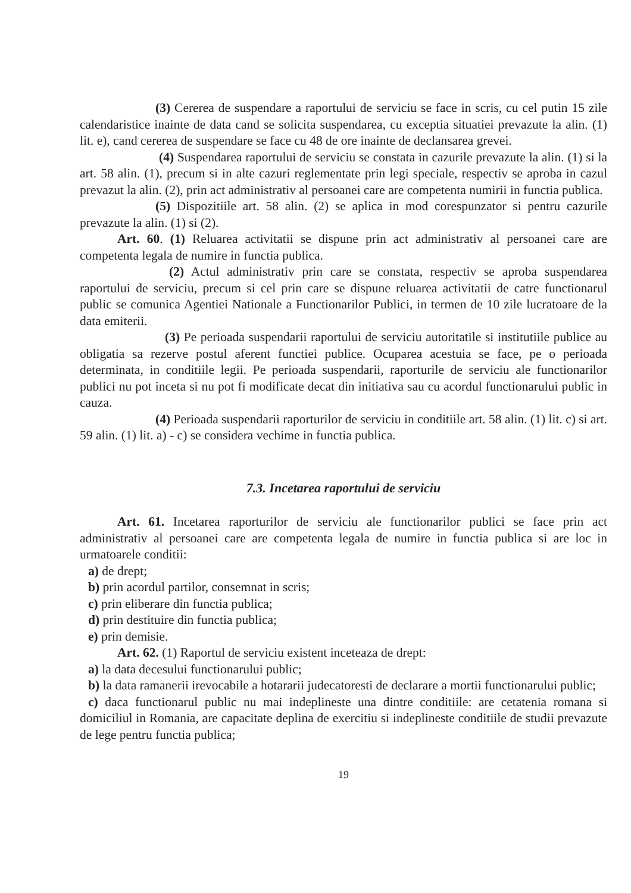(3) Cererea de suspendare a raportului de serviciu se face in scris, cu cel putin 15 zile calendaristice inainte de data cand se solicita suspendarea, cu exceptia situatiei prevazute la alin. (1) lit. e), cand cererea de suspendare se face cu 48 de ore inainte de declansarea grevei.
(4) Suspendarea raportului de serviciu se constata in cazurile prevazute la alin. (1) si la art. 58 alin. (1), precum si in alte cazuri reglementate prin legi speciale, respectiv se aproba in cazul prevazut la alin. (2), prin act administrativ al persoanei care are competenta numirii in functia publica.
(5) Dispozitiile art. 58 alin. (2) se aplica in mod corespunzator si pentru cazurile prevazute la alin. (1) si (2).
Art. 60. (1) Reluarea activitatii se dispune prin act administrativ al persoanei care are competenta legala de numire in functia publica.
(2) Actul administrativ prin care se constata, respectiv se aproba suspendarea raportului de serviciu, precum si cel prin care se dispune reluarea activitatii de catre functionarul public se comunica Agentiei Nationale a Functionarilor Publici, in termen de 10 zile lucratoare de la data emiterii.
(3) Pe perioada suspendarii raportului de serviciu autoritatile si institutiile publice au obligatia sa rezerve postul aferent functiei publice. Ocuparea acestuia se face, pe o perioada determinata, in conditiile legii. Pe perioada suspendarii, raporturile de serviciu ale functionarilor publici nu pot inceta si nu pot fi modificate decat din initiativa sau cu acordul functionarului public in cauza.
(4) Perioada suspendarii raporturilor de serviciu in conditiile art. 58 alin. (1) lit. c) si art. 59 alin. (1) lit. a) - c) se considera vechime in functia publica.
7.3. Incetarea raportului de serviciu
Art. 61. Incetarea raporturilor de serviciu ale functionarilor publici se face prin act administrativ al persoanei care are competenta legala de numire in functia publica si are loc in urmatoarele conditii:
a) de drept;
b) prin acordul partilor, consemnat in scris;
c) prin eliberare din functia publica;
d) prin destituire din functia publica;
e) prin demisie.
Art. 62. (1) Raportul de serviciu existent inceteaza de drept:
a) la data decesului functionarului public;
b) la data ramanerii irevocabile a hotararii judecatoresti de declarare a mortii functionarului public;
c) daca functionarul public nu mai indeplineste una dintre conditiile: are cetatenia romana si domiciliul in Romania, are capacitate deplina de exercitiu si indeplineste conditiile de studii prevazute de lege pentru functia publica;
19